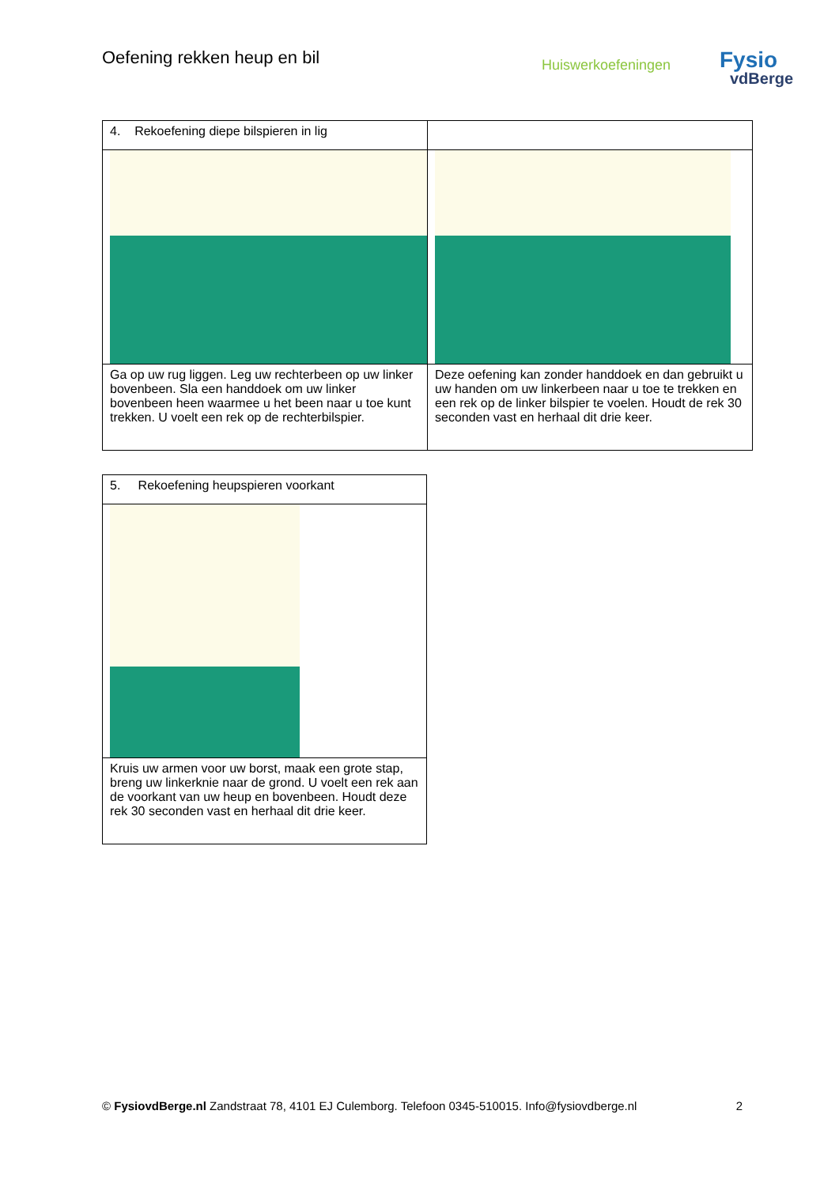Oefening rekken heup en bil
Huiswerkoefeningen Fysio
vdBerge
| 4. Rekoefening diepe bilspieren in lig | |
| Ga op uw rug liggen. Leg uw rechterbeen op uw linker bovenbeen. Sla een handdoek om uw linker bovenbeen heen waarmee u het been naar u toe kunt trekken. U voelt een rek op de rechterbilspier. | Deze oefening kan zonder handdoek en dan gebruikt u uw handen om uw linkerbeen naar u toe te trekken en een rek op de linker bilspier te voelen. Houdt de rek 30 seconden vast en herhaal dit drie keer. |
| 5. Rekoefening heupspieren voorkant |
| Kruis uw armen voor uw borst, maak een grote stap, breng uw linkerknie naar de grond. U voelt een rek aan de voorkant van uw heup en bovenbeen. Houdt deze rek 30 seconden vast en herhaal dit drie keer. |
© FysiovdBerge.nl Zandstraat 78, 4101 EJ Culemborg. Telefoon 0345-510015. Info@fysiovdberge.nl 2